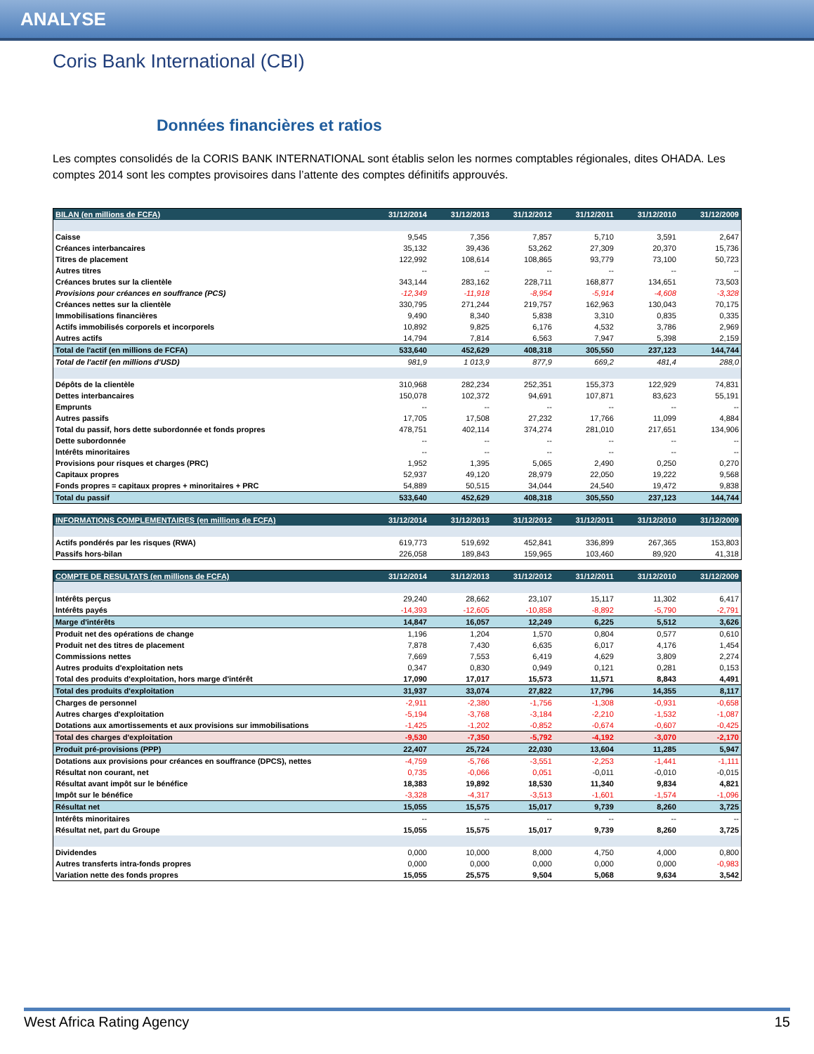ANALYSE
Coris Bank International (CBI)
Données financières et ratios
Les comptes consolidés de la CORIS BANK INTERNATIONAL sont établis selon les normes comptables régionales, dites OHADA. Les comptes 2014 sont les comptes provisoires dans l’attente des comptes définitifs approuvés.
| BILAN (en millions de FCFA) | 31/12/2014 | 31/12/2013 | 31/12/2012 | 31/12/2011 | 31/12/2010 | 31/12/2009 |
| --- | --- | --- | --- | --- | --- | --- |
| Caisse | 9,545 | 7,356 | 7,857 | 5,710 | 3,591 | 2,647 |
| Créances interbancaires | 35,132 | 39,436 | 53,262 | 27,309 | 20,370 | 15,736 |
| Titres de placement | 122,992 | 108,614 | 108,865 | 93,779 | 73,100 | 50,723 |
| Autres titres | -- | -- | -- | -- | -- | -- |
| Créances brutes sur la clientèle | 343,144 | 283,162 | 228,711 | 168,877 | 134,651 | 73,503 |
| Provisions pour créances en souffrance (PCS) | -12,349 | -11,918 | -8,954 | -5,914 | -4,608 | -3,328 |
| Créances nettes sur la clientèle | 330,795 | 271,244 | 219,757 | 162,963 | 130,043 | 70,175 |
| Immobilisations financières | 9,490 | 8,340 | 5,838 | 3,310 | 0,835 | 0,335 |
| Actifs immobilisés corporels et incorporels | 10,892 | 9,825 | 6,176 | 4,532 | 3,786 | 2,969 |
| Autres actifs | 14,794 | 7,814 | 6,563 | 7,947 | 5,398 | 2,159 |
| Total de l'actif (en millions de FCFA) | 533,640 | 452,629 | 408,318 | 305,550 | 237,123 | 144,744 |
| Total de l'actif (en millions d'USD) | 981,9 | 1 013,9 | 877,9 | 669,2 | 481,4 | 288,0 |
| Dépôts de la clientèle | 310,968 | 282,234 | 252,351 | 155,373 | 122,929 | 74,831 |
| Dettes interbancaires | 150,078 | 102,372 | 94,691 | 107,871 | 83,623 | 55,191 |
| Emprunts | -- | -- | -- | -- | -- | -- |
| Autres passifs | 17,705 | 17,508 | 27,232 | 17,766 | 11,099 | 4,884 |
| Total du passif, hors dette subordonnée et fonds propres | 478,751 | 402,114 | 374,274 | 281,010 | 217,651 | 134,906 |
| Dette subordonnée | -- | -- | -- | -- | -- | -- |
| Intérêts minoritaires | -- | -- | -- | -- | -- | -- |
| Provisions pour risques et charges (PRC) | 1,952 | 1,395 | 5,065 | 2,490 | 0,250 | 0,270 |
| Capitaux propres | 52,937 | 49,120 | 28,979 | 22,050 | 19,222 | 9,568 |
| Fonds propres = capitaux propres + minoritaires + PRC | 54,889 | 50,515 | 34,044 | 24,540 | 19,472 | 9,838 |
| Total du passif | 533,640 | 452,629 | 408,318 | 305,550 | 237,123 | 144,744 |
| INFORMATIONS COMPLEMENTAIRES (en millions de FCFA) | 31/12/2014 | 31/12/2013 | 31/12/2012 | 31/12/2011 | 31/12/2010 | 31/12/2009 |
| --- | --- | --- | --- | --- | --- | --- |
| Actifs pondérés par les risques (RWA) | 619,773 | 519,692 | 452,841 | 336,899 | 267,365 | 153,803 |
| Passifs hors-bilan | 226,058 | 189,843 | 159,965 | 103,460 | 89,920 | 41,318 |
| COMPTE DE RESULTATS (en millions de FCFA) | 31/12/2014 | 31/12/2013 | 31/12/2012 | 31/12/2011 | 31/12/2010 | 31/12/2009 |
| --- | --- | --- | --- | --- | --- | --- |
| Intérêts perçus | 29,240 | 28,662 | 23,107 | 15,117 | 11,302 | 6,417 |
| Intérêts payés | -14,393 | -12,605 | -10,858 | -8,892 | -5,790 | -2,791 |
| Marge d'intérêts | 14,847 | 16,057 | 12,249 | 6,225 | 5,512 | 3,626 |
| Produit net des opérations de change | 1,196 | 1,204 | 1,570 | 0,804 | 0,577 | 0,610 |
| Produit net des titres de placement | 7,878 | 7,430 | 6,635 | 6,017 | 4,176 | 1,454 |
| Commissions nettes | 7,669 | 7,553 | 6,419 | 4,629 | 3,809 | 2,274 |
| Autres produits d'exploitation nets | 0,347 | 0,830 | 0,949 | 0,121 | 0,281 | 0,153 |
| Total des produits d'exploitation, hors marge d'intérêt | 17,090 | 17,017 | 15,573 | 11,571 | 8,843 | 4,491 |
| Total des produits d'exploitation | 31,937 | 33,074 | 27,822 | 17,796 | 14,355 | 8,117 |
| Charges de personnel | -2,911 | -2,380 | -1,756 | -1,308 | -0,931 | -0,658 |
| Autres charges d'exploitation | -5,194 | -3,768 | -3,184 | -2,210 | -1,532 | -1,087 |
| Dotations aux amortissements et aux provisions sur immobilisations | -1,425 | -1,202 | -0,852 | -0,674 | -0,607 | -0,425 |
| Total des charges d'exploitation | -9,530 | -7,350 | -5,792 | -4,192 | -3,070 | -2,170 |
| Produit pré-provisions (PPP) | 22,407 | 25,724 | 22,030 | 13,604 | 11,285 | 5,947 |
| Dotations aux provisions pour créances en souffrance (DPCS), nettes | -4,759 | -5,766 | -3,551 | -2,253 | -1,441 | -1,111 |
| Résultat non courant, net | 0,735 | -0,066 | 0,051 | -0,011 | -0,010 | -0,015 |
| Résultat avant impôt sur le bénéfice | 18,383 | 19,892 | 18,530 | 11,340 | 9,834 | 4,821 |
| Impôt sur le bénéfice | -3,328 | -4,317 | -3,513 | -1,601 | -1,574 | -1,096 |
| Résultat net | 15,055 | 15,575 | 15,017 | 9,739 | 8,260 | 3,725 |
| Intérêts minoritaires | -- | -- | -- | -- | -- | -- |
| Résultat net, part du Groupe | 15,055 | 15,575 | 15,017 | 9,739 | 8,260 | 3,725 |
| Dividendes | 0,000 | 10,000 | 8,000 | 4,750 | 4,000 | 0,800 |
| Autres transferts intra-fonds propres | 0,000 | 0,000 | 0,000 | 0,000 | 0,000 | -0,983 |
| Variation nette des fonds propres | 15,055 | 25,575 | 9,504 | 5,068 | 9,634 | 3,542 |
West Africa Rating Agency 15